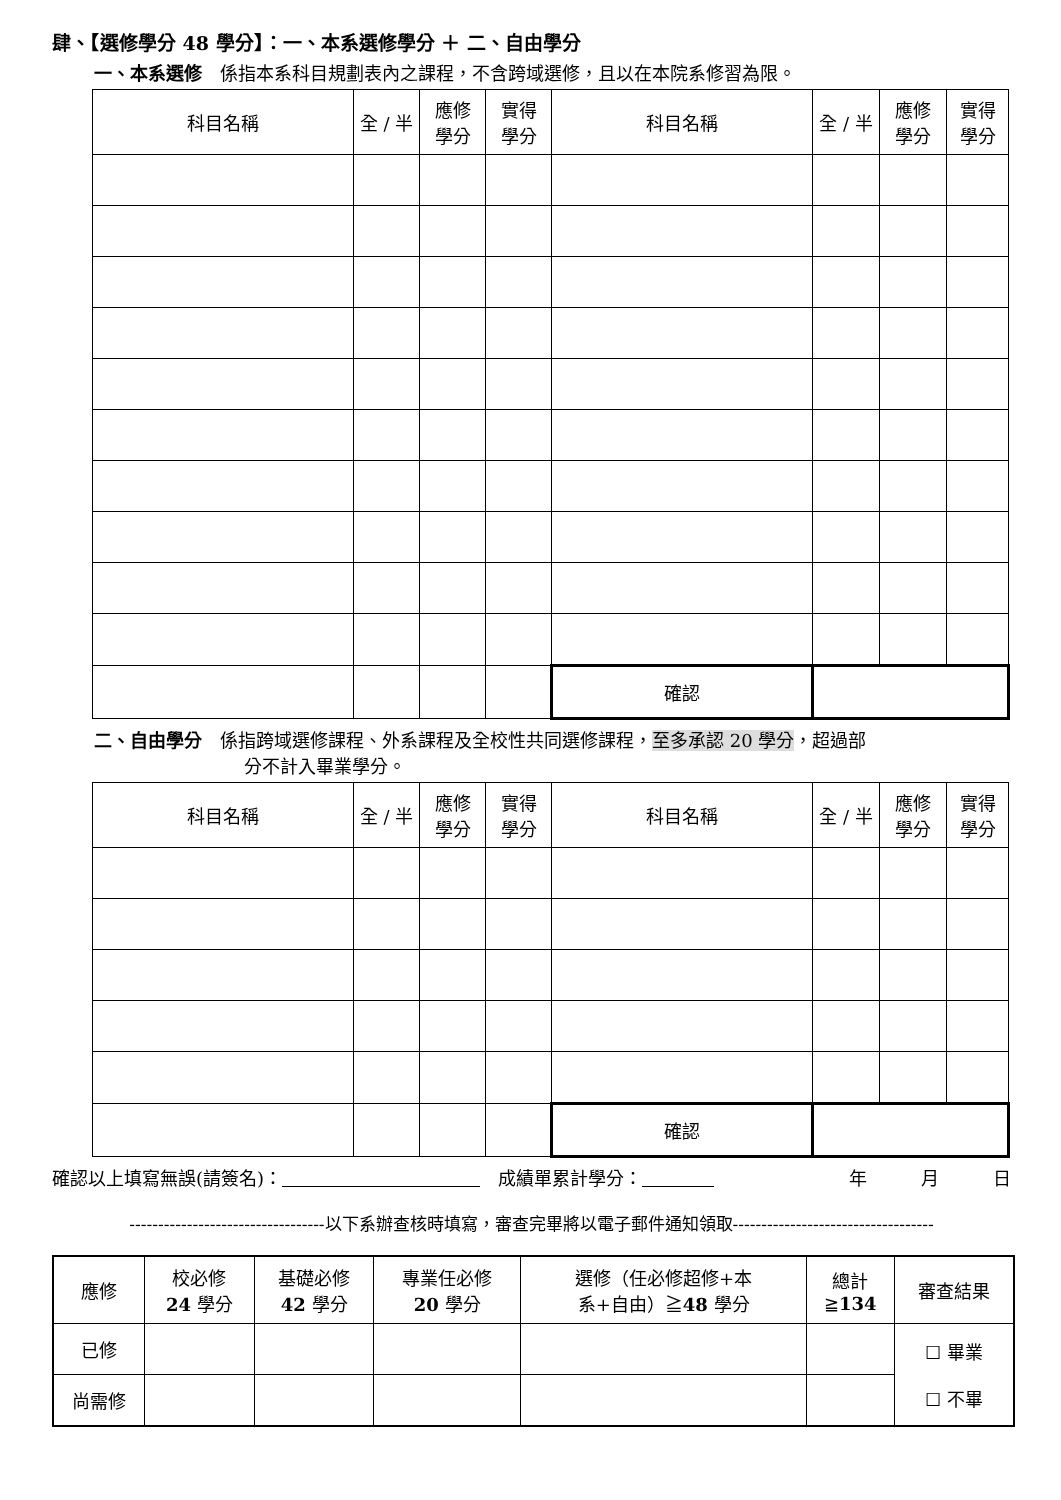肆、【選修學分 48 學分】：一、本系選修學分 ＋ 二、自由學分
一、本系選修　係指本系科目規劃表內之課程，不含跨域選修，且以在本院系修習為限。
| 科目名稱 | 全 / 半 | 應修 學分 | 實得 學分 | 科目名稱 | 全 / 半 | 應修 學分 | 實得 學分 |
| --- | --- | --- | --- | --- | --- | --- | --- |
| | | | | 確認 | | | |
二、自由學分　係指跨域選修課程、外系課程及全校性共同選修課程，至多承認 20 學分，超過部
分不計入畢業學分。
| 科目名稱 | 全 / 半 | 應修 學分 | 實得 學分 | 科目名稱 | 全 / 半 | 應修 學分 | 實得 學分 |
| --- | --- | --- | --- | --- | --- | --- | --- |
| | | | | 確認 | | | |
確認以上填寫無誤(請簽名)：　　　　　　　　　　　　成績單累計學分：　　　　年　　　月　　　日
----------------------------------以下系辦查核時填寫，審查完畢將以電子郵件通知領取-----------------------------------
| 應修 | 校必修 24 學分 | 基礎必修 42 學分 | 專業任必修 20 學分 | 選修（任必修超修+本 系+自由）≧ 48 學分 | 總計 ≧ 134 | 審查結果 |
| --- | --- | --- | --- | --- | --- | --- |
| 已修 | | | | | | ☐ 畢業 ☐ 不畢 |
| 尚需修 | | | | | | |